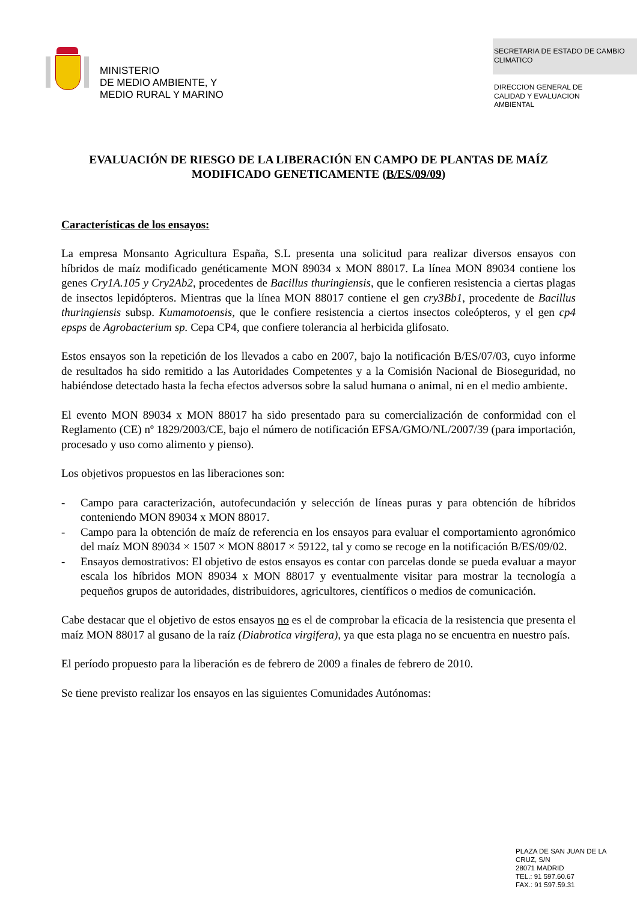MINISTERIO
DE MEDIO AMBIENTE, Y
MEDIO RURAL Y MARINO
SECRETARIA DE ESTADO DE CAMBIO CLIMATICO
DIRECCION GENERAL DE
CALIDAD Y EVALUACION
AMBIENTAL
EVALUACIÓN DE RIESGO DE LA LIBERACIÓN EN CAMPO DE PLANTAS DE MAÍZ MODIFICADO GENETICAMENTE (B/ES/09/09)
Características de los ensayos:
La empresa Monsanto Agricultura España, S.L presenta una solicitud para realizar diversos ensayos con híbridos de maíz modificado genéticamente MON 89034 x MON 88017. La línea MON 89034 contiene los genes Cry1A.105 y Cry2Ab2, procedentes de Bacillus thuringiensis, que le confieren resistencia a ciertas plagas de insectos lepidópteros. Mientras que la línea MON 88017 contiene el gen cry3Bb1, procedente de Bacillus thuringiensis subsp. Kumamotoensis, que le confiere resistencia a ciertos insectos coleópteros, y el gen cp4 epsps de Agrobacterium sp. Cepa CP4, que confiere tolerancia al herbicida glifosato.
Estos ensayos son la repetición de los llevados a cabo en 2007, bajo la notificación B/ES/07/03, cuyo informe de resultados ha sido remitido a las Autoridades Competentes y a la Comisión Nacional de Bioseguridad, no habiéndose detectado hasta la fecha efectos adversos sobre la salud humana o animal, ni en el medio ambiente.
El evento MON 89034 x MON 88017 ha sido presentado para su comercialización de conformidad con el Reglamento (CE) nº 1829/2003/CE, bajo el número de notificación EFSA/GMO/NL/2007/39 (para importación, procesado y uso como alimento y pienso).
Los objetivos propuestos en las liberaciones son:
- Campo para caracterización, autofecundación y selección de líneas puras y para obtención de híbridos conteniendo MON 89034 x MON 88017.
- Campo para la obtención de maíz de referencia en los ensayos para evaluar el comportamiento agronómico del maíz MON 89034 × 1507 × MON 88017 × 59122, tal y como se recoge en la notificación B/ES/09/02.
- Ensayos demostrativos: El objetivo de estos ensayos es contar con parcelas donde se pueda evaluar a mayor escala los híbridos MON 89034 x MON 88017 y eventualmente visitar para mostrar la tecnología a pequeños grupos de autoridades, distribuidores, agricultores, científicos o medios de comunicación.
Cabe destacar que el objetivo de estos ensayos no es el de comprobar la eficacia de la resistencia que presenta el maíz MON 88017 al gusano de la raíz (Diabrotica virgifera), ya que esta plaga no se encuentra en nuestro país.
El período propuesto para la liberación es de febrero de 2009 a finales de febrero de 2010.
Se tiene previsto realizar los ensayos en las siguientes Comunidades Autónomas:
PLAZA DE SAN JUAN DE LA
CRUZ, S/N
28071 MADRID
TEL.: 91 597.60.67
FAX.: 91 597.59.31